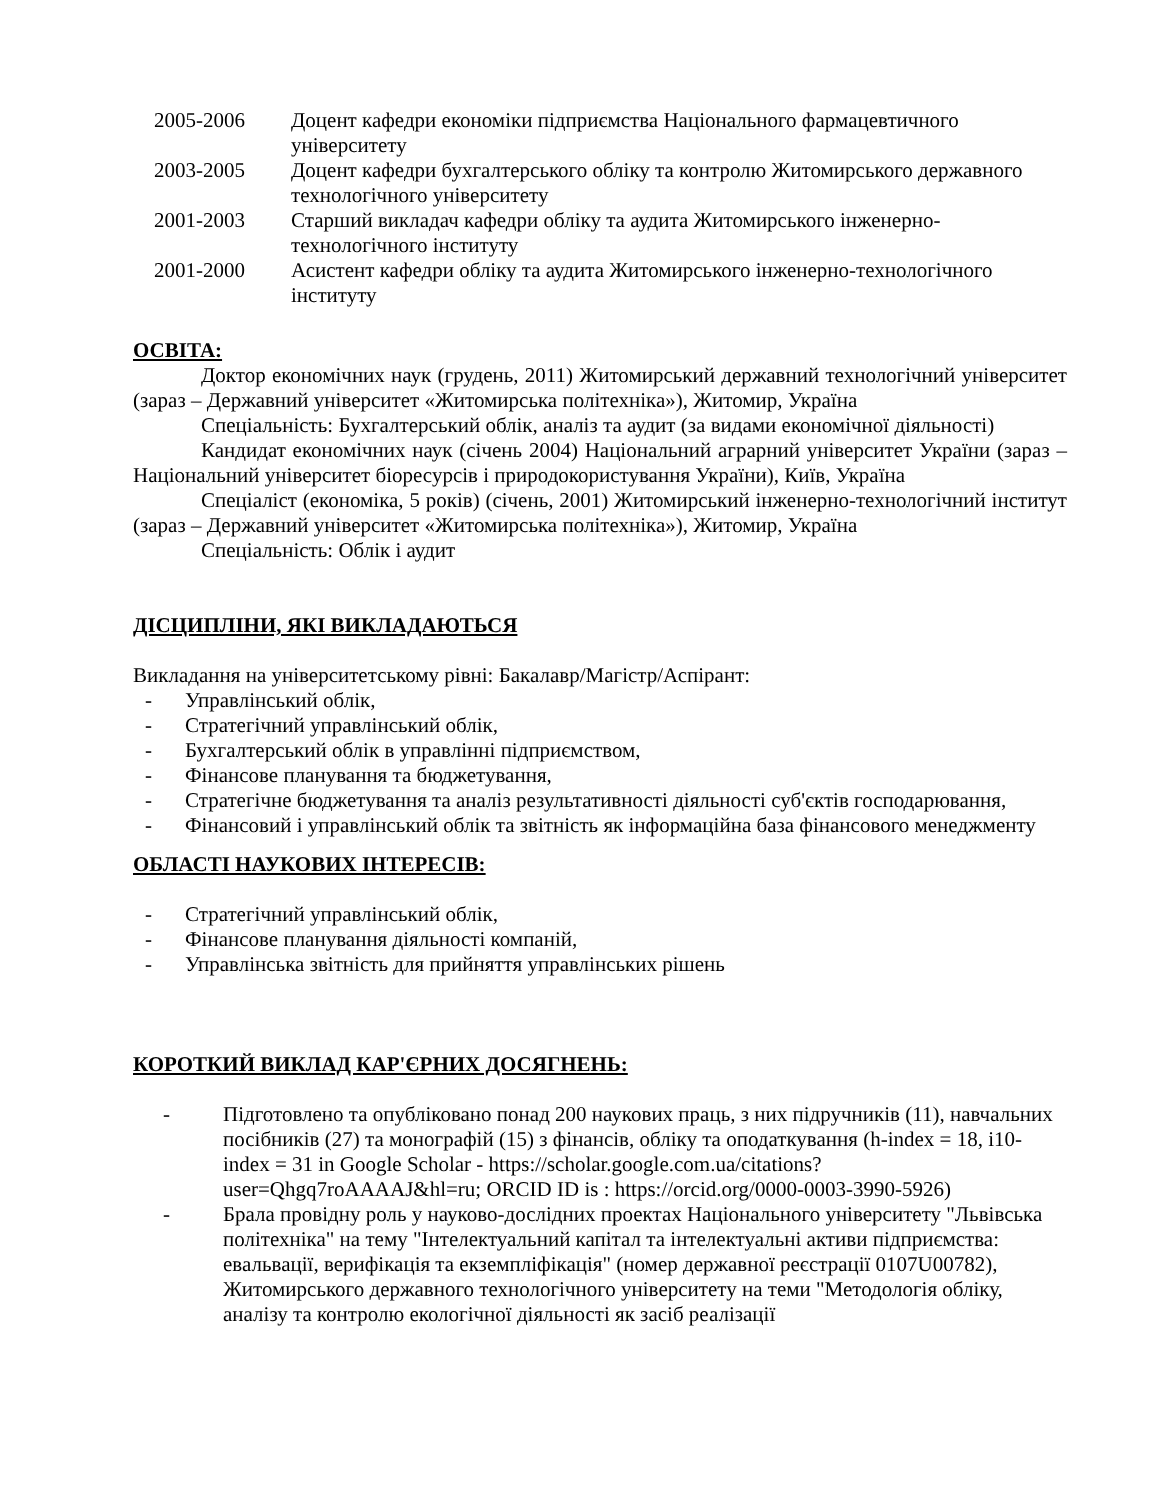2005-2006 Доцент кафедри економіки підприємства Національного фармацевтичного університету
2003-2005 Доцент кафедри бухгалтерського обліку та контролю Житомирського державного технологічного університету
2001-2003 Старший викладач кафедри обліку та аудита Житомирського інженерно-технологічного інституту
2001-2000 Асистент кафедри обліку та аудита Житомирського інженерно-технологічного інституту
ОСВІТА:
Доктор економічних наук (грудень, 2011) Житомирський державний технологічний університет (зараз – Державний університет «Житомирська політехніка»), Житомир, Україна
Спеціальність: Бухгалтерський облік, аналіз та аудит (за видами економічної діяльності)
Кандидат економічних наук (січень 2004) Національний аграрний університет України (зараз – Національний університет біоресурсів і природокористування України), Київ, Україна
Спеціаліст (економіка, 5 років) (січень, 2001) Житомирський інженерно-технологічний інститут (зараз – Державний університет «Житомирська політехніка»), Житомир, Україна
Спеціальність: Облік і аудит
ДІСЦИПЛІНИ, ЯКІ ВИКЛАДАЮТЬСЯ
Викладання на університетському рівні: Бакалавр/Магістр/Аспірант:
- Управлінський облік,
- Стратегічний управлінський облік,
- Бухгалтерський облік в управлінні підприємством,
- Фінансове планування та бюджетування,
- Стратегічне бюджетування та аналіз результативності діяльності суб'єктів господарювання,
- Фінансовий і управлінський облік та звітність як інформаційна база фінансового менеджменту
ОБЛАСТІ НАУКОВИХ ІНТЕРЕСІВ:
- Стратегічний управлінський облік,
- Фінансове планування діяльності компаній,
- Управлінська звітність для прийняття управлінських рішень
КОРОТКИЙ ВИКЛАД КАР'ЄРНИХ ДОСЯГНЕНЬ:
- Підготовлено та опубліковано понад 200 наукових праць, з них підручників (11), навчальних посібників (27) та монографій (15) з фінансів, обліку та оподаткування (h-index = 18, i10-index = 31 in Google Scholar - https://scholar.google.com.ua/citations?user=Qhgq7roAAAAJ&hl=ru; ORCID ID is : https://orcid.org/0000-0003-3990-5926)
- Брала провідну роль у науково-дослідних проектах Національного університету "Львівська політехніка" на тему "Інтелектуальний капітал та інтелектуальні активи підприємства: евальвації, верифікація та екземпліфікація" (номер державної реєстрації 0107U00782), Житомирського державного технологічного університету на теми "Методологія обліку, аналізу та контролю екологічної діяльності як засіб реалізації